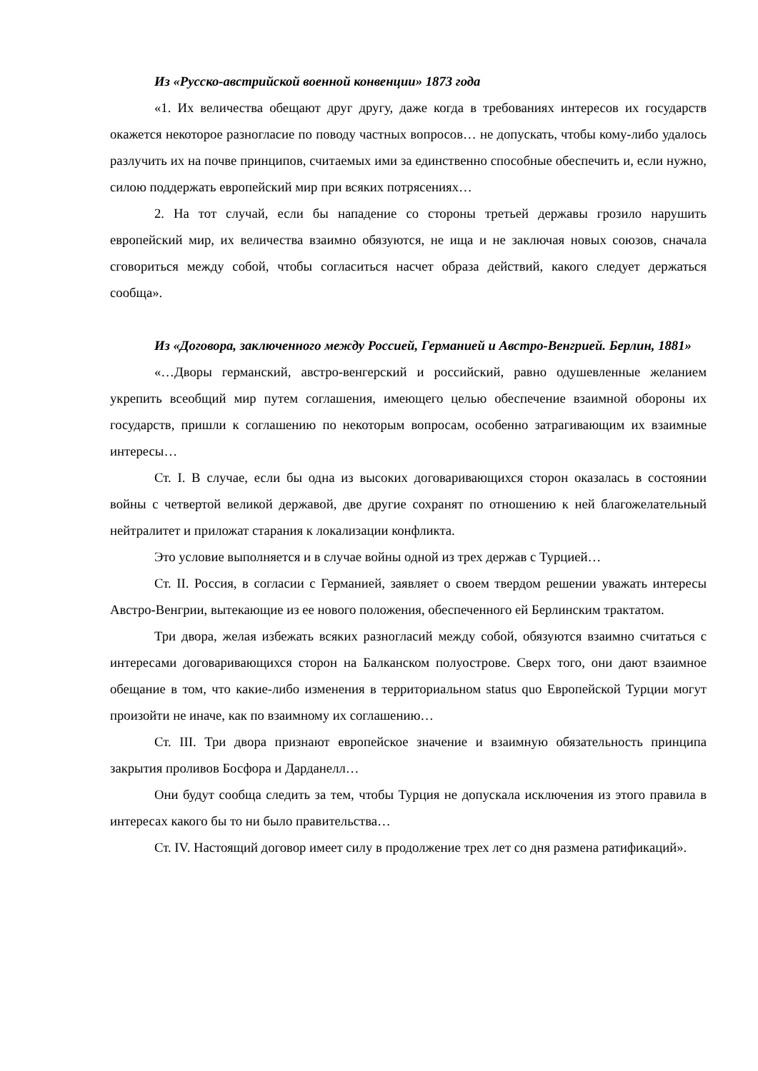Из «Русско-австрийской военной конвенции» 1873 года
«1. Их величества обещают друг другу, даже когда в требованиях интересов их государств окажется некоторое разногласие по поводу частных вопросов… не допускать, чтобы кому-либо удалось разлучить их на почве принципов, считаемых ими за единственно способные обеспечить и, если нужно, силою поддержать европейский мир при всяких потрясениях…
2. На тот случай, если бы нападение со стороны третьей державы грозило нарушить европейский мир, их величества взаимно обязуются, не ища и не заключая новых союзов, сначала сговориться между собой, чтобы согласиться насчет образа действий, какого следует держаться сообща».
Из «Договора, заключенного между Россией, Германией и Австро-Венгрией. Берлин, 1881»
«…Дворы германский, австро-венгерский и российский, равно одушевленные желанием укрепить всеобщий мир путем соглашения, имеющего целью обеспечение взаимной обороны их государств, пришли к соглашению по некоторым вопросам, особенно затрагивающим их взаимные интересы…
Ст. I. В случае, если бы одна из высоких договаривающихся сторон оказалась в состоянии войны с четвертой великой державой, две другие сохранят по отношению к ней благожелательный нейтралитет и приложат старания к локализации конфликта.
Это условие выполняется и в случае войны одной из трех держав с Турцией…
Ст. II. Россия, в согласии с Германией, заявляет о своем твердом решении уважать интересы Австро-Венгрии, вытекающие из ее нового положения, обеспеченного ей Берлинским трактатом.
Три двора, желая избежать всяких разногласий между собой, обязуются взаимно считаться с интересами договаривающихся сторон на Балканском полуострове. Сверх того, они дают взаимное обещание в том, что какие-либо изменения в территориальном status quo Европейской Турции могут произойти не иначе, как по взаимному их соглашению…
Ст. III. Три двора признают европейское значение и взаимную обязательность принципа закрытия проливов Босфора и Дарданелл…
Они будут сообща следить за тем, чтобы Турция не допускала исключения из этого правила в интересах какого бы то ни было правительства…
Ст. IV. Настоящий договор имеет силу в продолжение трех лет со дня размена ратификаций».